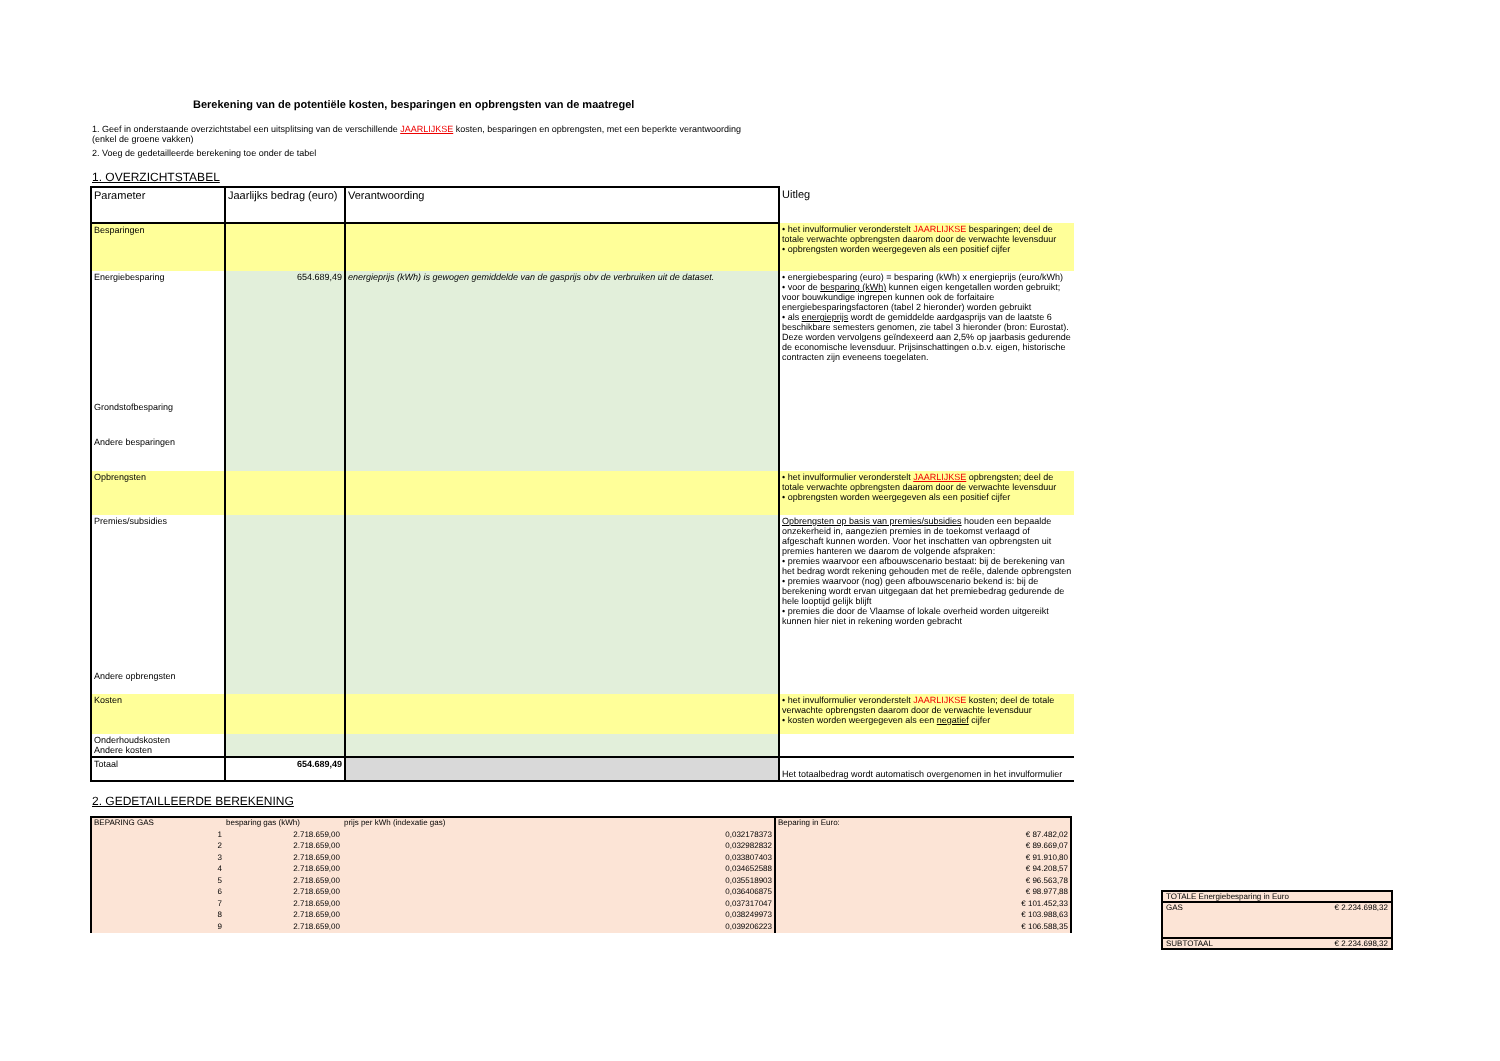Berekening van de potentiële kosten, besparingen en opbrengsten van de maatregel
1. Geef in onderstaande overzichtstabel een uitsplitsing van de verschillende JAARLIJKSE kosten, besparingen en opbrengsten, met een beperkte verantwoording
(enkel de groene vakken)
2. Voeg de gedetailleerde berekening toe onder de tabel
1. OVERZICHTSTABEL
| Parameter | Jaarlijks bedrag (euro) | Verantwoording | Uitleg |
| --- | --- | --- | --- |
| Besparingen | | | • het invulformulier veronderstelt JAARLIJKSE besparingen; deel de totale verwachte opbrengsten daarom door de verwachte levensduur • opbrengsten worden weergegeven als een positief cijfer |
| Energiebesparing | 654.689,49 | energieprijs (kWh) is gewogen gemiddelde van de gasprijs obv de verbruiken uit de dataset. | • energiebesparing (euro) = besparing (kWh) x energieprijs (euro/kWh) • voor de besparing (kWh) kunnen eigen kengetallen worden gebruikt; voor bouwkundige ingrepen kunnen ook de forfaitaire energiebesparingsfactoren (tabel 2 hieronder) worden gebruikt • als energieprijs wordt de gemiddelde aardgasprijs van de laatste 6 beschikbare semesters genomen, zie tabel 3 hieronder (bron: Eurostat). Deze worden vervolgens geïndexeerd aan 2,5% op jaarbasis gedurende de economische levensduur. Prijsinschattingen o.b.v. eigen, historische contracten zijn eveneens toegelaten. |
| Grondstofbesparing | | | |
| Andere besparingen | | | |
| Opbrengsten | | | • het invulformulier veronderstelt JAARLIJKSE opbrengsten; deel de totale verwachte opbrengsten daarom door de verwachte levensduur • opbrengsten worden weergegeven als een positief cijfer |
| Premies/subsidies | | | Opbrengsten op basis van premies/subsidies houden een bepaalde onzekerheid in, aangezien premies in de toekomst verlaagd of afgeschaft kunnen worden. Voor het inschatten van opbrengsten uit premies hanteren we daarom de volgende afspraken: • premies waarvoor een afbouwscenario bestaat: bij de berekening van het bedrag wordt rekening gehouden met de reële, dalende opbrengsten • premies waarvoor (nog) geen afbouwscenario bekend is: bij de berekening wordt ervan uitgegaan dat het premiebedrag gedurende de hele looptijd gelijk blijft • premies die door de Vlaamse of lokale overheid worden uitgereikt kunnen hier niet in rekening worden gebracht |
| Andere opbrengsten | | | |
| Kosten | | | • het invulformulier veronderstelt JAARLIJKSE kosten; deel de totale verwachte opbrengsten daarom door de verwachte levensduur • kosten worden weergegeven als een negatief cijfer |
| Onderhoudskosten Andere kosten | | | |
| Totaal | 654.689,49 | | Het totaalbedrag wordt automatisch overgenomen in het invulformulier |
2. GEDETAILLEERDE BEREKENING
| BEPARING GAS | besparing gas (kWh) | prijs per kWh (indexatie gas) | Beparing in Euro: |
| 1 | 2.718.659,00 | 0,032178373 | € 87.482,02 |
| 2 | 2.718.659,00 | 0,032982832 | € 89.669,07 |
| 3 | 2.718.659,00 | 0,033807403 | € 91.910,80 |
| 4 | 2.718.659,00 | 0,034652588 | € 94.208,57 |
| 5 | 2.718.659,00 | 0,035518903 | € 96.563,78 |
| 6 | 2.718.659,00 | 0,036406875 | € 98.977,88 |
| 7 | 2.718.659,00 | 0,037317047 | € 101.452,33 |
| 8 | 2.718.659,00 | 0,038249973 | € 103.988,63 |
| 9 | 2.718.659,00 | 0,039206223 | € 106.588,35 |
| TOTALE Energiebesparing in Euro | |
| GAS | € 2.234.698,32 |
| SUBTOTAAL | € 2.234.698,32 |